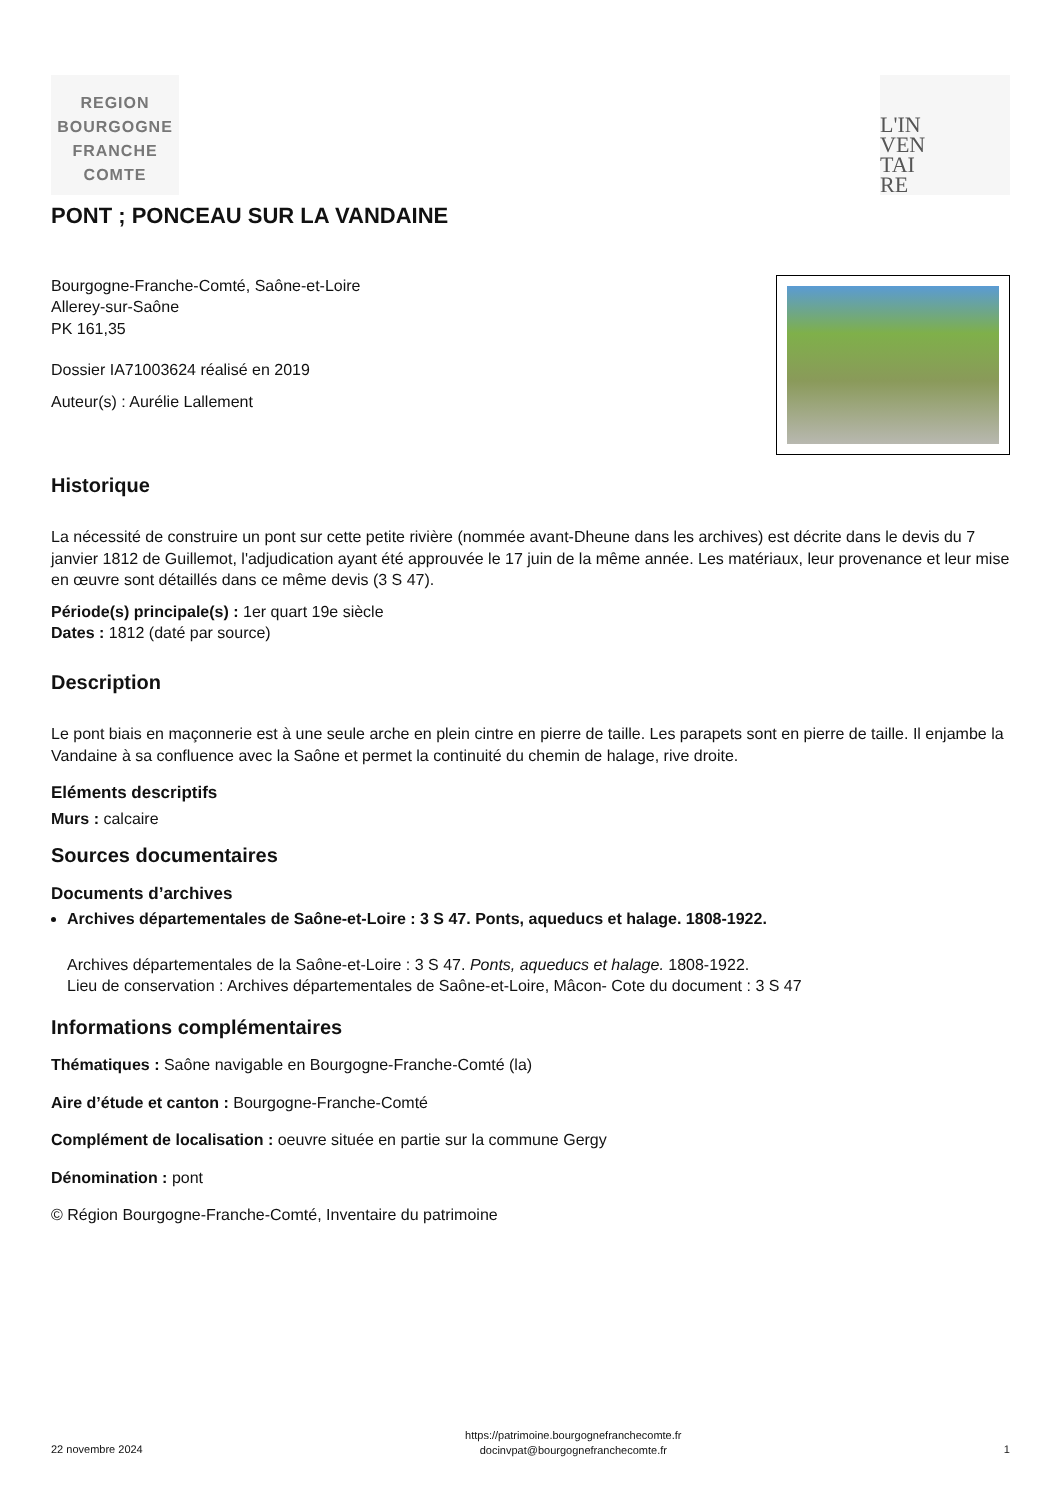REGION
BOURGOGNE
FRANCHE
COMTE
L'IN
VEN
TAI
RE
PONT ; PONCEAU SUR LA VANDAINE
Bourgogne-Franche-Comté, Saône-et-Loire
Allerey-sur-Saône
PK 161,35
Dossier IA71003624 réalisé en 2019
Auteur(s) : Aurélie Lallement
Historique
La nécessité de construire un pont sur cette petite rivière (nommée avant-Dheune dans les archives) est décrite dans le devis du 7 janvier 1812 de Guillemot, l'adjudication ayant été approuvée le 17 juin de la même année. Les matériaux, leur provenance et leur mise en œuvre sont détaillés dans ce même devis (3 S 47).
Période(s) principale(s) : 1er quart 19e siècle
Dates : 1812 (daté par source)
Description
Le pont biais en maçonnerie est à une seule arche en plein cintre en pierre de taille. Les parapets sont en pierre de taille. Il enjambe la Vandaine à sa confluence avec la Saône et permet la continuité du chemin de halage, rive droite.
Eléments descriptifs
Murs : calcaire
Sources documentaires
Documents d’archives
Archives départementales de Saône-et-Loire : 3 S 47. Ponts, aqueducs et halage. 1808-1922.
Archives départementales de la Saône-et-Loire : 3 S 47. Ponts, aqueducs et halage. 1808-1922.
Lieu de conservation : Archives départementales de Saône-et-Loire, Mâcon- Cote du document : 3 S 47
Informations complémentaires
Thématiques : Saône navigable en Bourgogne-Franche-Comté (la)
Aire d’étude et canton : Bourgogne-Franche-Comté
Complément de localisation : oeuvre située en partie sur la commune Gergy
Dénomination : pont
© Région Bourgogne-Franche-Comté, Inventaire du patrimoine
22 novembre 2024
https://patrimoine.bourgognefranchecomte.fr
docinvpat@bourgognefranchecomte.fr
1